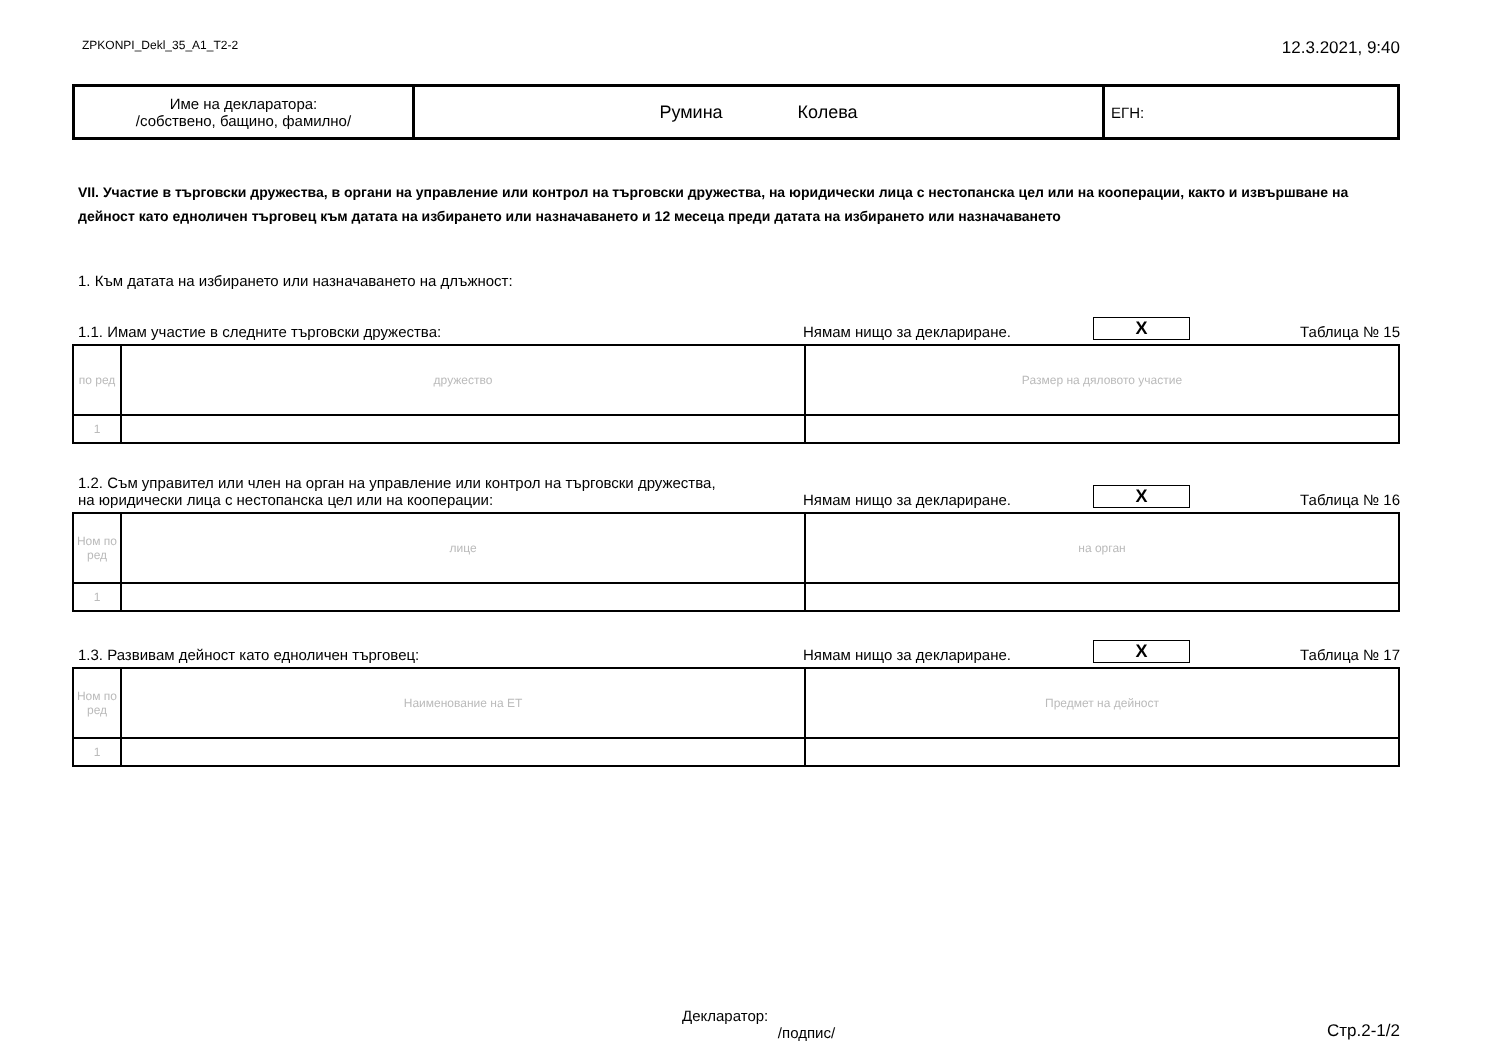ZPKONPI_Dekl_35_A1_T2-2 12.3.2021, 9:40
| Име на декларатора: /собствено, бащино, фамилно/ | Румина Колева | ЕГН: |
VII. Участие в търговски дружества, в органи на управление или контрол на търговски дружества, на юридически лица с нестопанска цел или на кооперации, както и извършване на дейност като едноличен търговец към датата на избирането или назначаването и 12 месеца преди датата на избирането или назначаването
1. Към датата на избирането или назначаването на длъжност:
1.1. Имам участие в следните търговски дружества: Нямам нищо за деклариране. X Таблица № 15
| по ред | дружество | Размер на дяловото участие |
| 1 | | |
1.2. Съм управител или член на орган на управление или контрол на търговски дружества,
на юридически лица с нестопанска цел или на кооперации: Нямам нищо за деклариране. X Таблица № 16
| Ном по ред | лице | на орган |
| 1 | | |
1.3. Развивам дейност като едноличен търговец: Нямам нищо за деклариране. X Таблица № 17
| Ном по ред | Наименование на ЕТ | Предмет на дейност |
| 1 | | |
Декларатор:
/подпис/ Стр.2-1/2